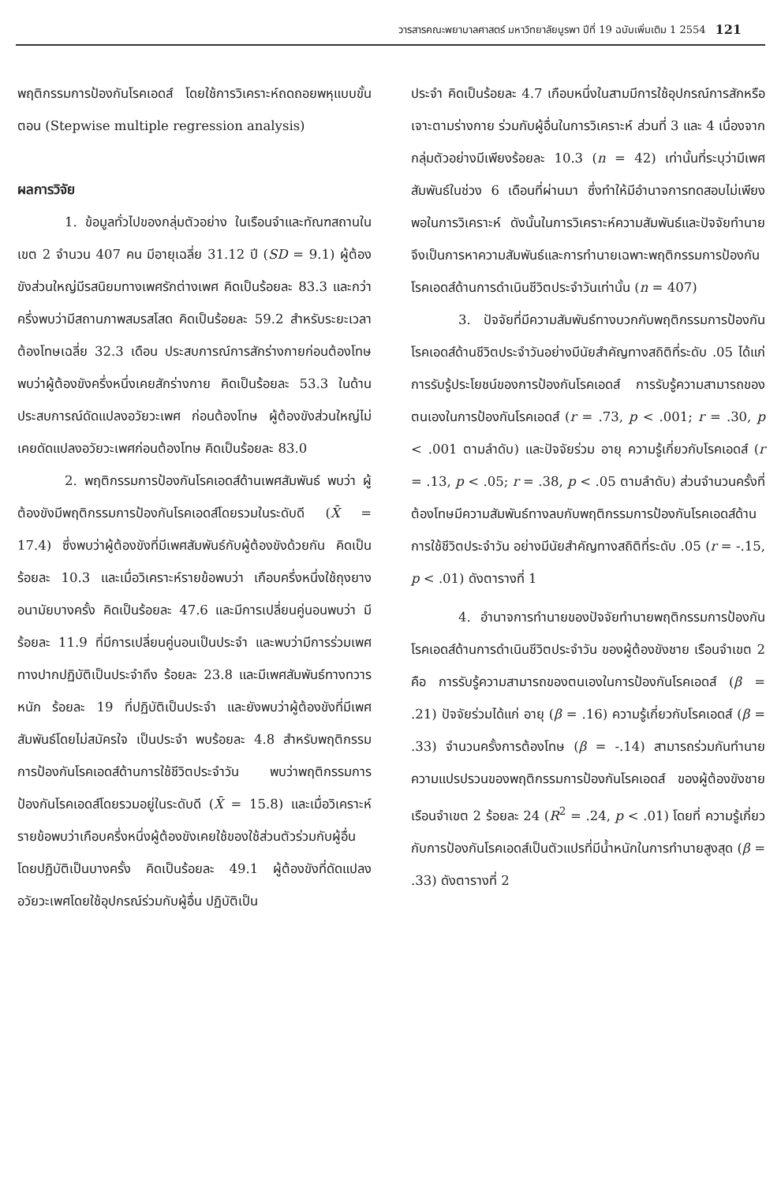วารสารคณะพยาบาลศาสตร์ มหาวิทยาลัยบูรพา ปีที่ 19 ฉบับเพิ่มเติม 1 2554 121
พฤติกรรมการป้องกันโรคเอดส์ โดยใช้การวิเคราะห์ถดถอยพหุแบบขั้นตอน (Stepwise multiple regression analysis)
ผลการวิจัย
1. ข้อมูลทั่วไปของกลุ่มตัวอย่าง ในเรือนจำและทัณฑสถานในเขต 2 จำนวน 407 คน มีอายุเฉลี่ย 31.12 ปี (SD = 9.1) ผู้ต้องขังส่วนใหญ่มีรสนิยมทางเพศรักต่างเพศ คิดเป็นร้อยละ 83.3 และกว่าครึ่งพบว่ามีสถานภาพสมรสโสด คิดเป็นร้อยละ 59.2 สำหรับระยะเวลาต้องโทษเฉลี่ย 32.3 เดือน ประสบการณ์การสักร่างกายก่อนต้องโทษ พบว่าผู้ต้องขังครึ่งหนึ่งเคยสักร่างกาย คิดเป็นร้อยละ 53.3 ในด้านประสบการณ์ดัดแปลงอวัยวะเพศ ก่อนต้องโทษ ผู้ต้องขังส่วนใหญ่ไม่เคยดัดแปลงอวัยวะเพศก่อนต้องโทษ คิดเป็นร้อยละ 83.0
2. พฤติกรรมการป้องกันโรคเอดส์ด้านเพศสัมพันธ์ พบว่า ผู้ต้องขังมีพฤติกรรมการป้องกันโรคเอดส์โดยรวมในระดับดี (X̄ = 17.4) ซึ่งพบว่าผู้ต้องขังที่มีเพศสัมพันธ์กับผู้ต้องขังด้วยกัน คิดเป็นร้อยละ 10.3 และเมื่อวิเคราะห์รายข้อพบว่า เกือบครึ่งหนึ่งใช้ถุงยางอนามัยบางครั้ง คิดเป็นร้อยละ 47.6 และมีการเปลี่ยนคู่นอนพบว่า มีร้อยละ 11.9 ที่มีการเปลี่ยนคู่นอนเป็นประจำ และพบว่ามีการร่วมเพศทางปากปฏิบัติเป็นประจำถึง ร้อยละ 23.8 และมีเพศสัมพันธ์ทางทวารหนัก ร้อยละ 19 ที่ปฏิบัติเป็นประจำ และยังพบว่าผู้ต้องขังที่มีเพศสัมพันธ์โดยไม่สมัครใจ เป็นประจำ พบร้อยละ 4.8 สำหรับพฤติกรรมการป้องกันโรคเอดส์ด้านการใช้ชีวิตประจำวัน พบว่าพฤติกรรมการป้องกันโรคเอดส์โดยรวมอยู่ในระดับดี (X̄ = 15.8) และเมื่อวิเคราะห์รายข้อพบว่าเกือบครึ่งหนึ่งผู้ต้องขังเคยใช้ของใช้ส่วนตัวร่วมกับผู้อื่น โดยปฏิบัติเป็นบางครั้ง คิดเป็นร้อยละ 49.1 ผู้ต้องขังที่ดัดแปลงอวัยวะเพศโดยใช้อุปกรณ์ร่วมกับผู้อื่น ปฏิบัติเป็น
ประจำ คิดเป็นร้อยละ 4.7 เกือบหนึ่งในสามมีการใช้อุปกรณ์การสักหรือเจาะตามร่างกาย ร่วมกับผู้อื่นในการวิเคราะห์ ส่วนที่ 3 และ 4 เนื่องจากกลุ่มตัวอย่างมีเพียงร้อยละ 10.3 (n = 42) เท่านั้นที่ระบุว่ามีเพศสัมพันธ์ในช่วง 6 เดือนที่ผ่านมา ซึ่งทำให้มีอำนาจการทดสอบไม่เพียงพอในการวิเคราะห์ ดังนั้นในการวิเคราะห์ความสัมพันธ์และปัจจัยทำนายจึงเป็นการหาความสัมพันธ์และการทำนายเฉพาะพฤติกรรมการป้องกันโรคเอดส์ด้านการดำเนินชีวิตประจำวันเท่านั้น (n = 407)
3. ปัจจัยที่มีความสัมพันธ์ทางบวกกับพฤติกรรมการป้องกันโรคเอดส์ด้านชีวิตประจำวันอย่างมีนัยสำคัญทางสถิติที่ระดับ .05 ได้แก่ การรับรู้ประโยชน์ของการป้องกันโรคเอดส์ การรับรู้ความสามารถของตนเองในการป้องกันโรคเอดส์ (r = .73, p < .001; r = .30, p < .001 ตามลำดับ) และปัจจัยร่วม อายุ ความรู้เกี่ยวกับโรคเอดส์ (r = .13, p < .05; r = .38, p < .05 ตามลำดับ) ส่วนจำนวนครั้งที่ต้องโทษมีความสัมพันธ์ทางลบกับพฤติกรรมการป้องกันโรคเอดส์ด้านการใช้ชีวิตประจำวัน อย่างมีนัยสำคัญทางสถิติที่ระดับ .05 (r = -.15, p < .01) ดังตารางที่ 1
4. อำนาจการทำนายของปัจจัยทำนายพฤติกรรมการป้องกันโรคเอดส์ด้านการดำเนินชีวิตประจำวัน ของผู้ต้องขังชาย เรือนจำเขต 2 คือ การรับรู้ความสามารถของตนเองในการป้องกันโรคเอดส์ (β = .21) ปัจจัยร่วมได้แก่ อายุ (β = .16) ความรู้เกี่ยวกับโรคเอดส์ (β = .33) จำนวนครั้งการต้องโทษ (β = -.14) สามารถร่วมกันทำนายความแปรปรวนของพฤติกรรมการป้องกันโรคเอดส์ ของผู้ต้องขังชาย เรือนจำเขต 2 ร้อยละ 24 (R<sup>2</sup> = .24, p < .01) โดยที่ ความรู้เกี่ยวกับการป้องกันโรคเอดส์เป็นตัวแปรที่มีน้ำหนักในการทำนายสูงสุด (β = .33) ดังตารางที่ 2